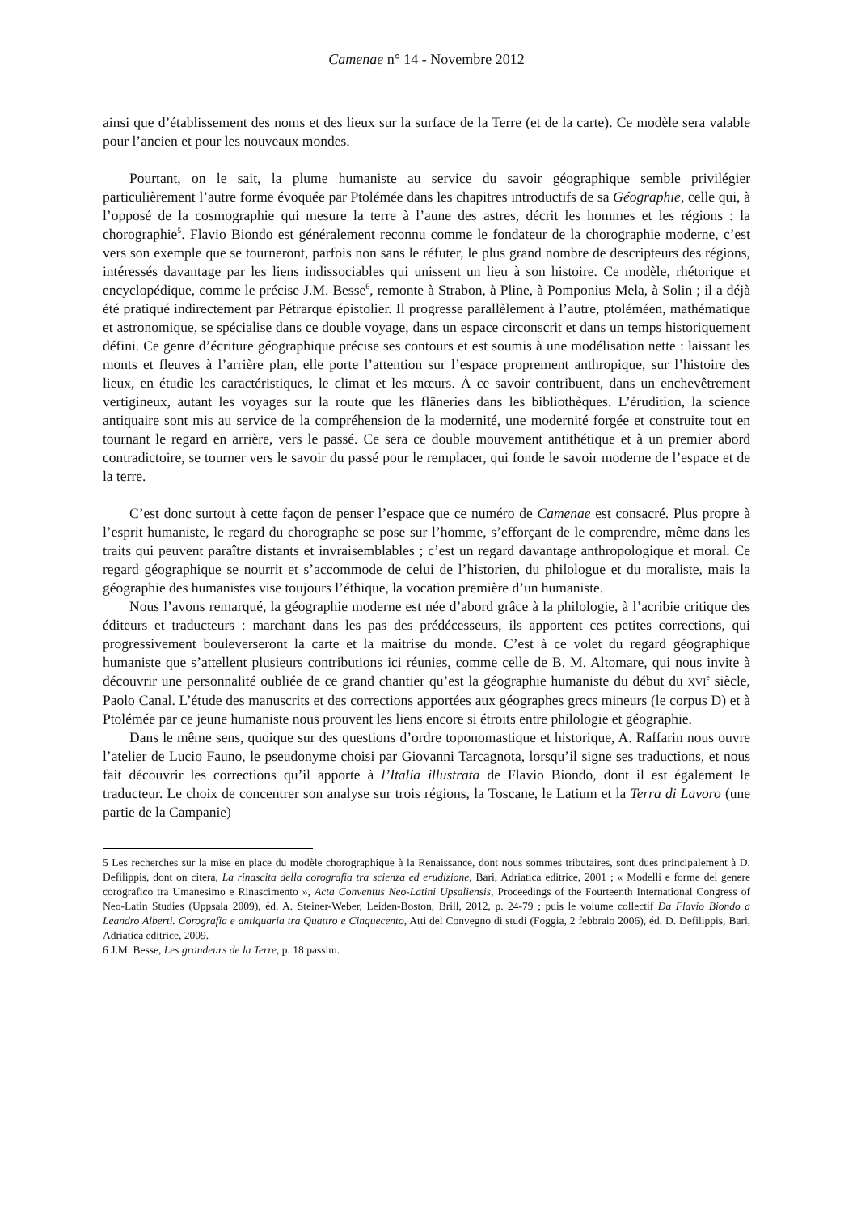Camenae n° 14 - Novembre 2012
ainsi que d’établissement des noms et des lieux sur la surface de la Terre (et de la carte). Ce modèle sera valable pour l’ancien et pour les nouveaux mondes.
Pourtant, on le sait, la plume humaniste au service du savoir géographique semble privilégier particulièrement l’autre forme évoquée par Ptolémée dans les chapitres introductifs de sa Géographie, celle qui, à l’opposé de la cosmographie qui mesure la terre à l’aune des astres, décrit les hommes et les régions : la chorographie<sup>5</sup>. Flavio Biondo est généralement reconnu comme le fondateur de la chorographie moderne, c’est vers son exemple que se tourneront, parfois non sans le réfuter, le plus grand nombre de descripteurs des régions, intéressés davantage par les liens indissociables qui unissent un lieu à son histoire. Ce modèle, rhétorique et encyclopédique, comme le précise J.M. Besse<sup>6</sup>, remonte à Strabon, à Pline, à Pomponius Mela, à Solin ; il a déjà été pratiqué indirectement par Pétrarque épistolier. Il progresse parallèlement à l’autre, ptoléméen, mathématique et astronomique, se spécialise dans ce double voyage, dans un espace circonscrit et dans un temps historiquement défini. Ce genre d’écriture géographique précise ses contours et est soumis à une modélisation nette : laissant les monts et fleuves à l’arrière plan, elle porte l’attention sur l’espace proprement anthropique, sur l’histoire des lieux, en étudie les caractéristiques, le climat et les mœurs. À ce savoir contribuent, dans un enchevêtrement vertigineux, autant les voyages sur la route que les flâneries dans les bibliothèques. L’érudition, la science antiquaire sont mis au service de la compréhension de la modernité, une modernité forgée et construite tout en tournant le regard en arrière, vers le passé. Ce sera ce double mouvement antithétique et à un premier abord contradictoire, se tourner vers le savoir du passé pour le remplacer, qui fonde le savoir moderne de l’espace et de la terre.
C’est donc surtout à cette façon de penser l’espace que ce numéro de Camenae est consacré. Plus propre à l’esprit humaniste, le regard du chorographe se pose sur l’homme, s’efforçant de le comprendre, même dans les traits qui peuvent paraître distants et invraisemblables ; c’est un regard davantage anthropologique et moral. Ce regard géographique se nourrit et s’accommode de celui de l’historien, du philologue et du moraliste, mais la géographie des humanistes vise toujours l’éthique, la vocation première d’un humaniste.
Nous l’avons remarqué, la géographie moderne est née d’abord grâce à la philologie, à l’acribie critique des éditeurs et traducteurs : marchant dans les pas des prédécesseurs, ils apportent ces petites corrections, qui progressivement bouleverseront la carte et la maitrise du monde. C’est à ce volet du regard géographique humaniste que s’attellent plusieurs contributions ici réunies, comme celle de B. M. Altomare, qui nous invite à découvrir une personnalité oubliée de ce grand chantier qu’est la géographie humaniste du début du XVI<sup>e</sup> siècle, Paolo Canal. L’étude des manuscrits et des corrections apportées aux géographes grecs mineurs (le corpus D) et à Ptolémée par ce jeune humaniste nous prouvent les liens encore si étroits entre philologie et géographie.
Dans le même sens, quoique sur des questions d’ordre toponomastique et historique, A. Raffarin nous ouvre l’atelier de Lucio Fauno, le pseudonyme choisi par Giovanni Tarcagnota, lorsqu’il signe ses traductions, et nous fait découvrir les corrections qu’il apporte à l’Italia illustrata de Flavio Biondo, dont il est également le traducteur. Le choix de concentrer son analyse sur trois régions, la Toscane, le Latium et la Terra di Lavoro (une partie de la Campanie)
5 Les recherches sur la mise en place du modèle chorographique à la Renaissance, dont nous sommes tributaires, sont dues principalement à D. Defilippis, dont on citera, La rinascita della corografia tra scienza ed erudizione, Bari, Adriatica editrice, 2001 ; « Modelli e forme del genere corografico tra Umanesimo e Rinascimento », Acta Conventus Neo-Latini Upsaliensis, Proceedings of the Fourteenth International Congress of Neo-Latin Studies (Uppsala 2009), éd. A. Steiner-Weber, Leiden-Boston, Brill, 2012, p. 24-79 ; puis le volume collectif Da Flavio Biondo a Leandro Alberti. Corografia e antiquaria tra Quattro e Cinquecento, Atti del Convegno di studi (Foggia, 2 febbraio 2006), éd. D. Defilippis, Bari, Adriatica editrice, 2009.
6 J.M. Besse, Les grandeurs de la Terre, p. 18 passim.